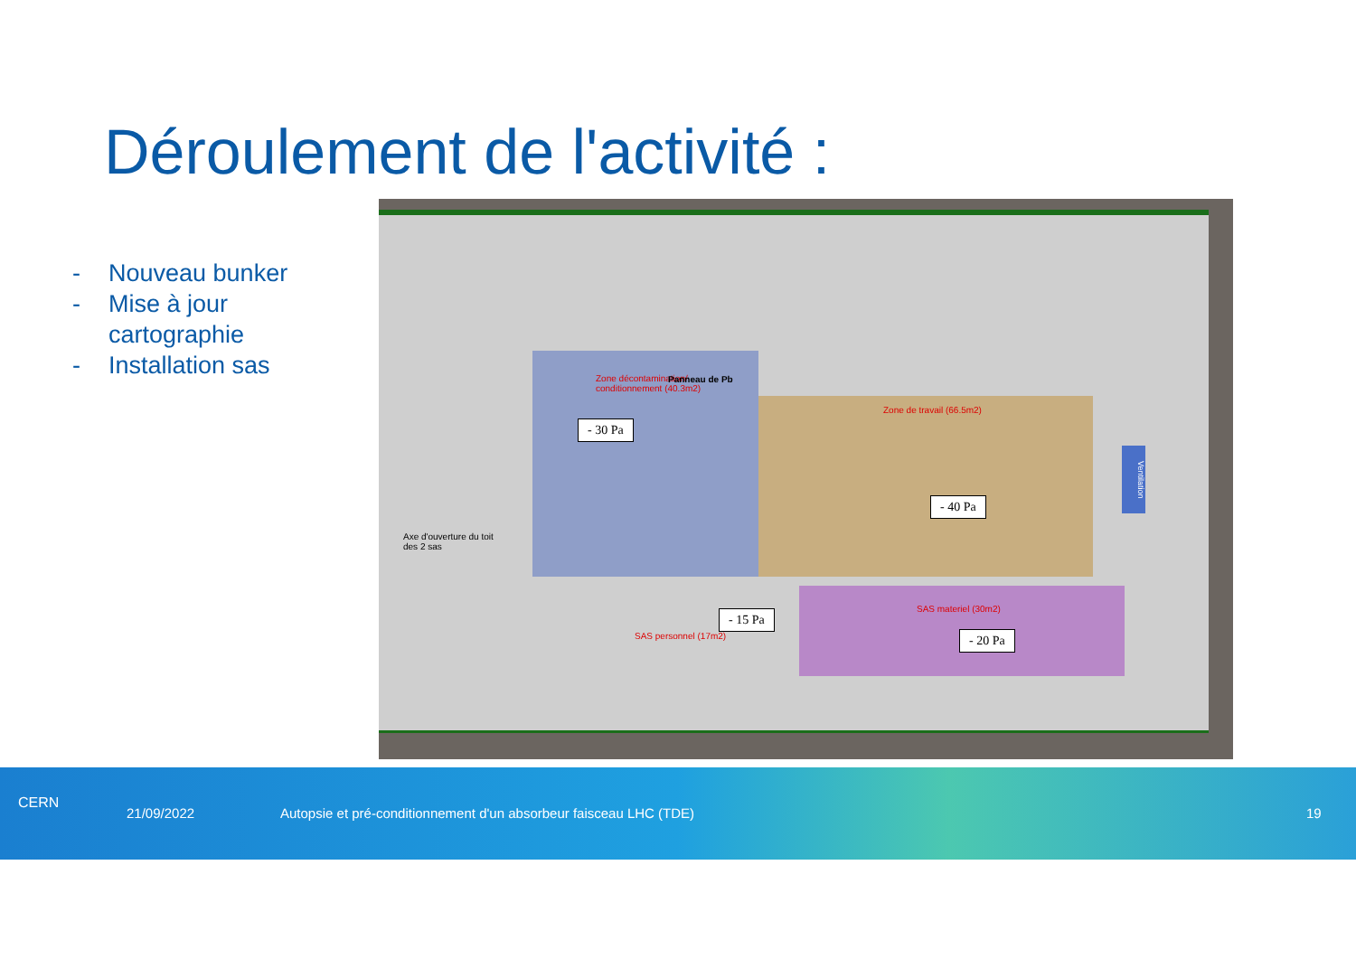Déroulement de l'activité :
- Nouveau bunker
- Mise à jour
cartographie
- Installation sas
Zone décontamination/
conditionnement (40.3m2)
Zone de travail (66.5m2)
Panneau de Pb
- 30 Pa
- 40 Pa
- 15 Pa
- 20 Pa
SAS personnel (17m2)
SAS materiel (30m2)
Axe d'ouverture du toit
des 2 sas
Ventilation
CERN
21/09/2022 Autopsie et pré-conditionnement d'un absorbeur faisceau LHC (TDE) 19